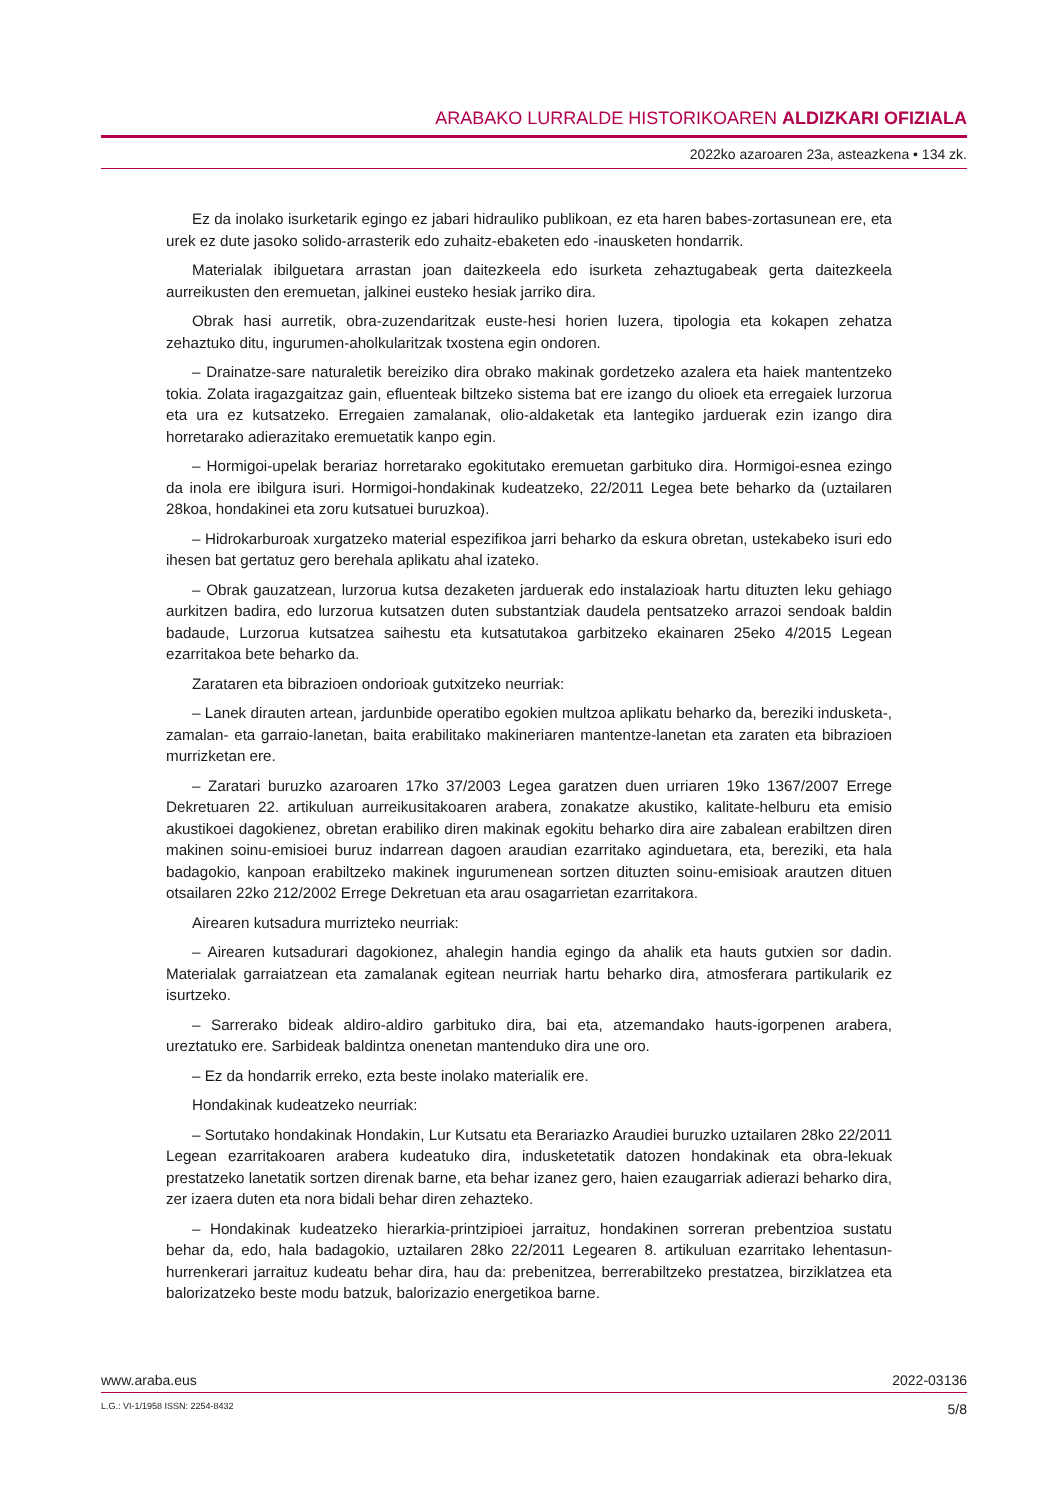ARABAKO LURRALDE HISTORIKOAREN ALDIZKARI OFIZIALA
2022ko azaroaren 23a, asteazkena • 134 zk.
Ez da inolako isurketarik egingo ez jabari hidrauliko publikoan, ez eta haren babes-zortasunean ere, eta urek ez dute jasoko solido-arrasterik edo zuhaitz-ebaketen edo -inausketen hondarrik.
Materialak ibilguetara arrastan joan daitezkeela edo isurketa zehaztugabeak gerta daitezkeela aurreikusten den eremuetan, jalkinei eusteko hesiak jarriko dira.
Obrak hasi aurretik, obra-zuzendaritzak euste-hesi horien luzera, tipologia eta kokapen zehatza zehaztuko ditu, ingurumen-aholkularitzak txostena egin ondoren.
– Drainatze-sare naturaletik bereiziko dira obrako makinak gordetzeko azalera eta haiek mantentzeko tokia. Zolata iragazgaitzaz gain, efluenteak biltzeko sistema bat ere izango du olioek eta erregaiek lurzorua eta ura ez kutsatzeko. Erregaien zamalanak, olio-aldaketak eta lantegiko jarduerak ezin izango dira horretarako adierazitako eremuetatik kanpo egin.
– Hormigoi-upelak berariaz horretarako egokitutako eremuetan garbituko dira. Hormigoi-esnea ezingo da inola ere ibilgura isuri. Hormigoi-hondakinak kudeatzeko, 22/2011 Legea bete beharko da (uztailaren 28koa, hondakinei eta zoru kutsatuei buruzkoa).
– Hidrokarburoak xurgatzeko material espezifikoa jarri beharko da eskura obretan, ustekabeko isuri edo ihesen bat gertatuz gero berehala aplikatu ahal izateko.
– Obrak gauzatzean, lurzorua kutsa dezaketen jarduerak edo instalazioak hartu dituzten leku gehiago aurkitzen badira, edo lurzorua kutsatzen duten substantziak daudela pentsatzeko arrazoi sendoak baldin badaude, Lurzorua kutsatzea saihestu eta kutsatutakoa garbitzeko ekainaren 25eko 4/2015 Legean ezarritakoa bete beharko da.
Zarataren eta bibrazioen ondorioak gutxitzeko neurriak:
– Lanek dirauten artean, jardunbide operatibo egokien multzoa aplikatu beharko da, bereziki indusketa-, zamalan- eta garraio-lanetan, baita erabilitako makineriaren mantentze-lanetan eta zaraten eta bibrazioen murrizketan ere.
– Zaratari buruzko azaroaren 17ko 37/2003 Legea garatzen duen urriaren 19ko 1367/2007 Errege Dekretuaren 22. artikuluan aurreikusitakoaren arabera, zonakatze akustiko, kalitate-helburu eta emisio akustikoei dagokienez, obretan erabiliko diren makinak egokitu beharko dira aire zabalean erabiltzen diren makinen soinu-emisioei buruz indarrean dagoen araudian ezarritako aginduetara, eta, bereziki, eta hala badagokio, kanpoan erabiltzeko makinek ingurumenean sortzen dituzten soinu-emisioak arautzen dituen otsailaren 22ko 212/2002 Errege Dekretuan eta arau osagarrietan ezarritakora.
Airearen kutsadura murrizteko neurriak:
– Airearen kutsadurari dagokionez, ahalegin handia egingo da ahalik eta hauts gutxien sor dadin. Materialak garraiatzean eta zamalanak egitean neurriak hartu beharko dira, atmosferara partikularik ez isurtzeko.
– Sarrerako bideak aldiro-aldiro garbituko dira, bai eta, atzemandako hauts-igorpenen arabera, ureztatuko ere. Sarbideak baldintza onenetan mantenduko dira une oro.
– Ez da hondarrik erreko, ezta beste inolako materialik ere.
Hondakinak kudeatzeko neurriak:
– Sortutako hondakinak Hondakin, Lur Kutsatu eta Berariazko Araudiei buruzko uztailaren 28ko 22/2011 Legean ezarritakoaren arabera kudeatuko dira, indusketetatik datozen hondakinak eta obra-lekuak prestatzeko lanetatik sortzen direnak barne, eta behar izanez gero, haien ezaugarriak adierazi beharko dira, zer izaera duten eta nora bidali behar diren zehazteko.
– Hondakinak kudeatzeko hierarkia-printzipioei jarraituz, hondakinen sorreran prebentzioa sustatu behar da, edo, hala badagokio, uztailaren 28ko 22/2011 Legearen 8. artikuluan ezarritako lehentasun-hurrenkerari jarraituz kudeatu behar dira, hau da: prebenitzea, berrerabiltzeko prestatzea, birziklatzea eta balorizatzeko beste modu batzuk, balorizazio energetikoa barne.
www.araba.eus 2022-03136
L.G.: VI-1/1958 ISSN: 2254-8432 5/8